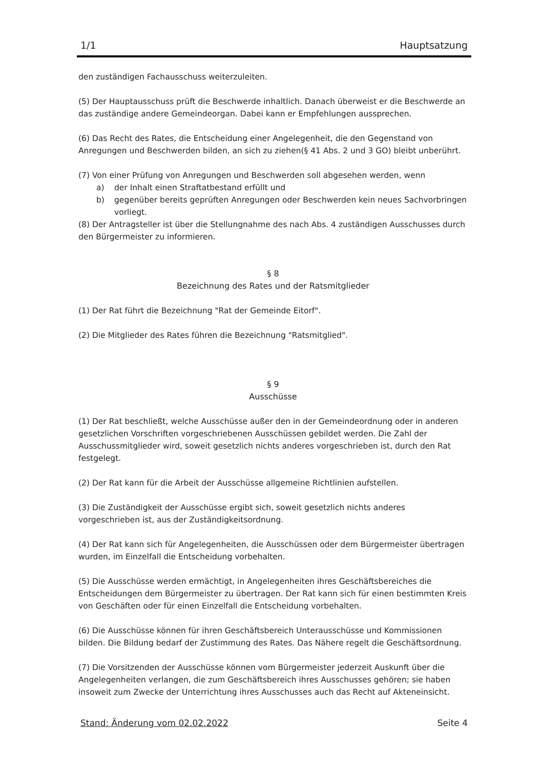1/1 Hauptsatzung
den zuständigen Fachausschuss weiterzuleiten.
(5) Der Hauptausschuss prüft die Beschwerde inhaltlich. Danach überweist er die Beschwerde an das zuständige andere Gemeindeorgan. Dabei kann er Empfehlungen aussprechen.
(6) Das Recht des Rates, die Entscheidung einer Angelegenheit, die den Gegenstand von Anregungen und Beschwerden bilden, an sich zu ziehen(§ 41 Abs. 2 und 3 GO) bleibt unberührt.
(7) Von einer Prüfung von Anregungen und Beschwerden soll abgesehen werden, wenn
a) der Inhalt einen Straftatbestand erfüllt und
b) gegenüber bereits geprüften Anregungen oder Beschwerden kein neues Sachvorbringen vorliegt.
(8) Der Antragsteller ist über die Stellungnahme des nach Abs. 4 zuständigen Ausschusses durch den Bürgermeister zu informieren.
§ 8
Bezeichnung des Rates und der Ratsmitglieder
(1) Der Rat führt die Bezeichnung "Rat der Gemeinde Eitorf".
(2) Die Mitglieder des Rates führen die Bezeichnung "Ratsmitglied".
§ 9
Ausschüsse
(1) Der Rat beschließt, welche Ausschüsse außer den in der Gemeindeordnung oder in anderen gesetzlichen Vorschriften vorgeschriebenen Ausschüssen gebildet werden. Die Zahl der Ausschussmitglieder wird, soweit gesetzlich nichts anderes vorgeschrieben ist, durch den Rat festgelegt.
(2) Der Rat kann für die Arbeit der Ausschüsse allgemeine Richtlinien aufstellen.
(3) Die Zuständigkeit der Ausschüsse ergibt sich, soweit gesetzlich nichts anderes vorgeschrieben ist, aus der Zuständigkeitsordnung.
(4) Der Rat kann sich für Angelegenheiten, die Ausschüssen oder dem Bürgermeister übertragen wurden, im Einzelfall die Entscheidung vorbehalten.
(5) Die Ausschüsse werden ermächtigt, in Angelegenheiten ihres Geschäftsbereiches die Entscheidungen dem Bürgermeister zu übertragen. Der Rat kann sich für einen bestimmten Kreis von Geschäften oder für einen Einzelfall die Entscheidung vorbehalten.
(6) Die Ausschüsse können für ihren Geschäftsbereich Unterausschüsse und Kommissionen bilden. Die Bildung bedarf der Zustimmung des Rates. Das Nähere regelt die Geschäftsordnung.
(7) Die Vorsitzenden der Ausschüsse können vom Bürgermeister jederzeit Auskunft über die Angelegenheiten verlangen, die zum Geschäftsbereich ihres Ausschusses gehören; sie haben insoweit zum Zwecke der Unterrichtung ihres Ausschusses auch das Recht auf Akteneinsicht.
Stand: Änderung vom 02.02.2022 Seite 4